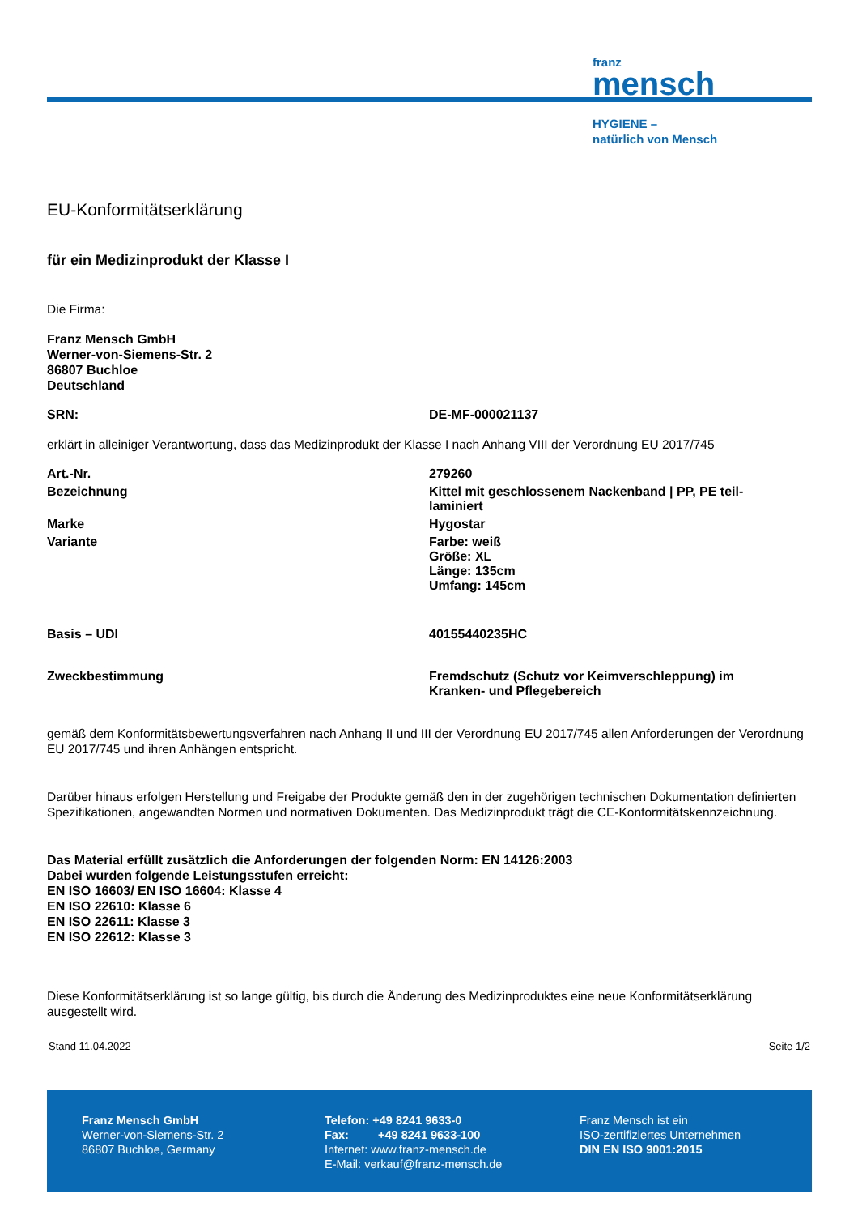franz
mensch
HYGIENE –
natürlich von Mensch
EU-Konformitätserklärung
für ein Medizinprodukt der Klasse I
Die Firma:
Franz Mensch GmbH
Werner-von-Siemens-Str. 2
86807 Buchloe
Deutschland
| SRN: | DE-MF-000021137 |
erklärt in alleiniger Verantwortung, dass das Medizinprodukt der Klasse I nach Anhang VIII der Verordnung EU 2017/745
| Art.-Nr. | 279260 |
| Bezeichnung | Kittel mit geschlossenem Nackenband / PP, PE teil- laminiert |
| Marke | Hygostar |
| Variante | Farbe: weiß Größe: XL Länge: 135cm Umfang: 145cm |
| Basis – UDI | 40155440235HC |
| Zweckbestimmung | Fremdschutz (Schutz vor Keimverschleppung) im Kranken- und Pflegebereich |
gemäß dem Konformitätsbewertungsverfahren nach Anhang II und III der Verordnung EU 2017/745 allen Anforderungen der Verordnung EU 2017/745 und ihren Anhängen entspricht.
Darüber hinaus erfolgen Herstellung und Freigabe der Produkte gemäß den in der zugehörigen technischen Dokumentation definierten Spezifikationen, angewandten Normen und normativen Dokumenten. Das Medizinprodukt trägt die CE-Konformitätskennzeichnung.
Das Material erfüllt zusätzlich die Anforderungen der folgenden Norm: EN 14126:2003
Dabei wurden folgende Leistungsstufen erreicht:
EN ISO 16603/ EN ISO 16604: Klasse 4
EN ISO 22610: Klasse 6
EN ISO 22611: Klasse 3
EN ISO 22612: Klasse 3
Diese Konformitätserklärung ist so lange gültig, bis durch die Änderung des Medizinproduktes eine neue Konformitätserklärung ausgestellt wird.
Stand 11.04.2022 Seite 1/2
Franz Mensch GmbH
Werner-von-Siemens-Str. 2
86807 Buchloe, Germany
Telefon: +49 8241 9633-0
Fax: +49 8241 9633-100
Internet: www.franz-mensch.de
E-Mail: verkauf@franz-mensch.de
Franz Mensch ist ein
ISO-zertifiziertes Unternehmen
DIN EN ISO 9001:2015